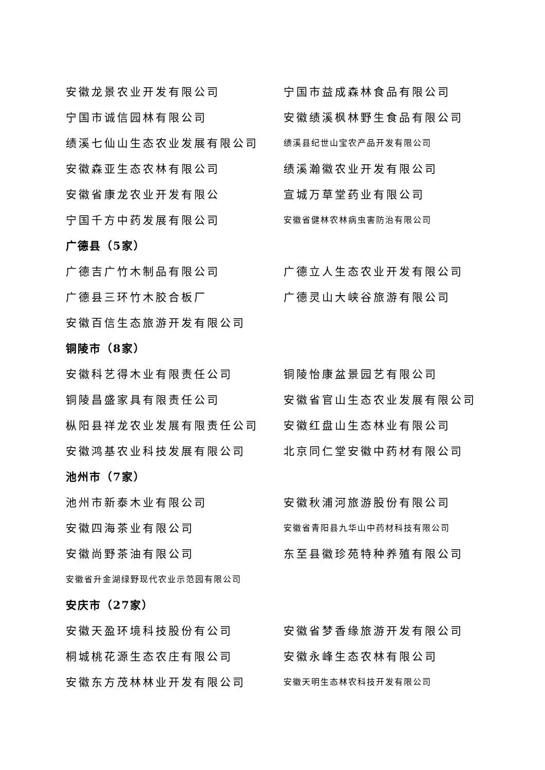安徽龙景农业开发有限公司 宁国市益成森林食品有限公司
宁国市诚信园林有限公司 安徽绩溪枫林野生食品有限公司
绩溪七仙山生态农业发展有限公司
绩溪县纪世山宝农产品开发有限公司
安徽森亚生态农林有限公司 绩溪瀚徽农业开发有限公司
安徽省康龙农业开发有限公 宣城万草堂药业有限公司
宁国千方中药发展有限公司
安徽省健林农林病虫害防治有限公司
广德县（5家）
广德吉广竹木制品有限公司 广德立人生态农业开发有限公司
广德县三环竹木胶合板厂 广德灵山大峡谷旅游有限公司
安徽百信生态旅游开发有限公司
铜陵市（8家）
安徽科艺得木业有限责任公司 铜陵怡康盆景园艺有限公司
铜陵昌盛家具有限责任公司 安徽省官山生态农业发展有限公司
枞阳县祥龙农业发展有限责任公司 安徽红盘山生态林业有限公司
安徽鸿基农业科技发展有限公司 北京同仁堂安徽中药材有限公司
池州市（7家）
池州市新泰木业有限公司 安徽秋浦河旅游股份有限公司
安徽四海茶业有限公司
安徽省青阳县九华山中药材科技有限公司
安徽尚野茶油有限公司 东至县徽珍苑特种养殖有限公司
安徽省升金湖绿野现代农业示范园有限公司
安庆市（27家）
安徽天盈环境科技股份有公司 安徽省梦香缘旅游开发有限公司
桐城桃花源生态农庄有限公司 安徽永峰生态农林有限公司
安徽东方茂林林业开发有限公司
安徽天明生态林农科技开发有限公司